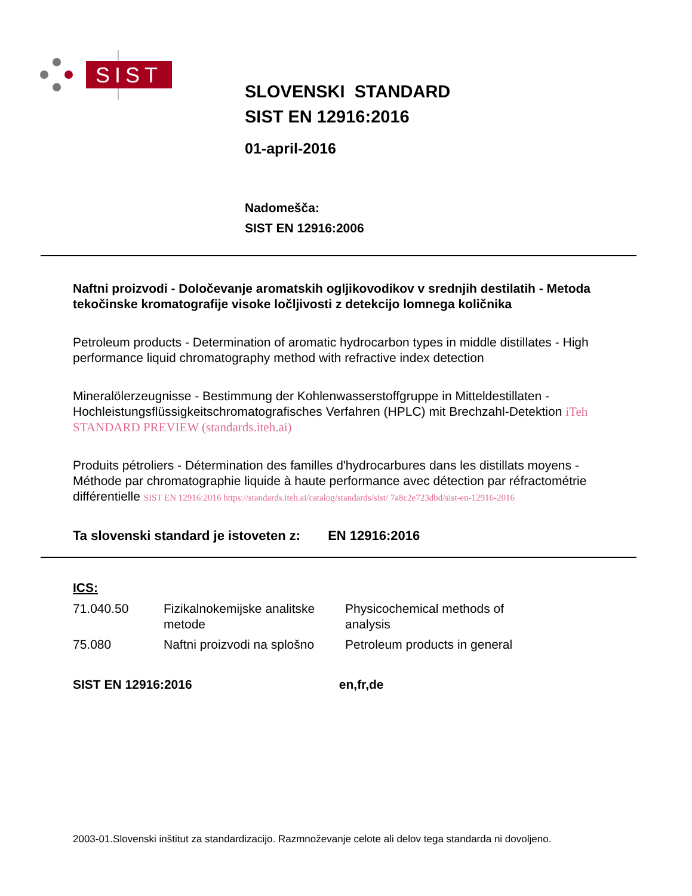SIST
SLOVENSKI STANDARD
SIST EN 12916:2016
01-april-2016
Nadomešča:
SIST EN 12916:2006
Naftni proizvodi - Določevanje aromatskih ogljikovodikov v srednjih destilatih - Metoda tekočinske kromatografije visoke ločljivosti z detekcijo lomnega količnika
Petroleum products - Determination of aromatic hydrocarbon types in middle distillates - High performance liquid chromatography method with refractive index detection
Mineralölerzeugnisse - Bestimmung der Kohlenwasserstoffgruppe in Mitteldestillaten - Hochleistungsflüssigkeitschromatografisches Verfahren (HPLC) mit Brechzahl-Detektion iTeh STANDARD PREVIEW (standards.iteh.ai)
Produits pétroliers - Détermination des familles d'hydrocarbures dans les distillats moyens - Méthode par chromatographie liquide à haute performance avec détection par réfractométrie différentielle SIST EN 12916:2016 https://standards.iteh.ai/catalog/standards/sist/ 7a8c2e723dbd/sist-en-12916-2016
Ta slovenski standard je istoveten z: EN 12916:2016
ICS:
| 71.040.50 | Fizikalnokemijske analitske metode | Physicochemical methods of analysis |
| 75.080 | Naftni proizvodi na splošno | Petroleum products in general |
SIST EN 12916:2016 en,fr,de
2003-01.Slovenski inštitut za standardizacijo. Razmnoževanje celote ali delov tega standarda ni dovoljeno.